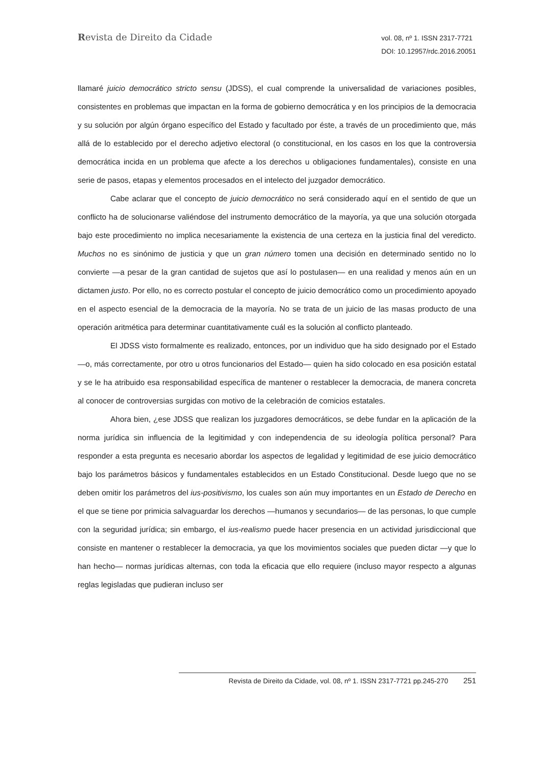Revista de Direito da Cidade
vol. 08, nº 1. ISSN 2317-7721
DOI: 10.12957/rdc.2016.20051
llamaré juicio democrático stricto sensu (JDSS), el cual comprende la universalidad de variaciones posibles, consistentes en problemas que impactan en la forma de gobierno democrática y en los principios de la democracia y su solución por algún órgano específico del Estado y facultado por éste, a través de un procedimiento que, más allá de lo establecido por el derecho adjetivo electoral (o constitucional, en los casos en los que la controversia democrática incida en un problema que afecte a los derechos u obligaciones fundamentales), consiste en una serie de pasos, etapas y elementos procesados en el intelecto del juzgador democrático.
Cabe aclarar que el concepto de juicio democrático no será considerado aquí en el sentido de que un conflicto ha de solucionarse valiéndose del instrumento democrático de la mayoría, ya que una solución otorgada bajo este procedimiento no implica necesariamente la existencia de una certeza en la justicia final del veredicto. Muchos no es sinónimo de justicia y que un gran número tomen una decisión en determinado sentido no lo convierte —a pesar de la gran cantidad de sujetos que así lo postulasen— en una realidad y menos aún en un dictamen justo. Por ello, no es correcto postular el concepto de juicio democrático como un procedimiento apoyado en el aspecto esencial de la democracia de la mayoría. No se trata de un juicio de las masas producto de una operación aritmética para determinar cuantitativamente cuál es la solución al conflicto planteado.
El JDSS visto formalmente es realizado, entonces, por un individuo que ha sido designado por el Estado —o, más correctamente, por otro u otros funcionarios del Estado— quien ha sido colocado en esa posición estatal y se le ha atribuido esa responsabilidad específica de mantener o restablecer la democracia, de manera concreta al conocer de controversias surgidas con motivo de la celebración de comicios estatales.
Ahora bien, ¿ese JDSS que realizan los juzgadores democráticos, se debe fundar en la aplicación de la norma jurídica sin influencia de la legitimidad y con independencia de su ideología política personal? Para responder a esta pregunta es necesario abordar los aspectos de legalidad y legitimidad de ese juicio democrático bajo los parámetros básicos y fundamentales establecidos en un Estado Constitucional. Desde luego que no se deben omitir los parámetros del ius-positivismo, los cuales son aún muy importantes en un Estado de Derecho en el que se tiene por primicia salvaguardar los derechos —humanos y secundarios— de las personas, lo que cumple con la seguridad jurídica; sin embargo, el ius-realismo puede hacer presencia en un actividad jurisdiccional que consiste en mantener o restablecer la democracia, ya que los movimientos sociales que pueden dictar —y que lo han hecho— normas jurídicas alternas, con toda la eficacia que ello requiere (incluso mayor respecto a algunas reglas legisladas que pudieran incluso ser
Revista de Direito da Cidade, vol. 08, nº 1. ISSN 2317-7721 pp.245-270 251